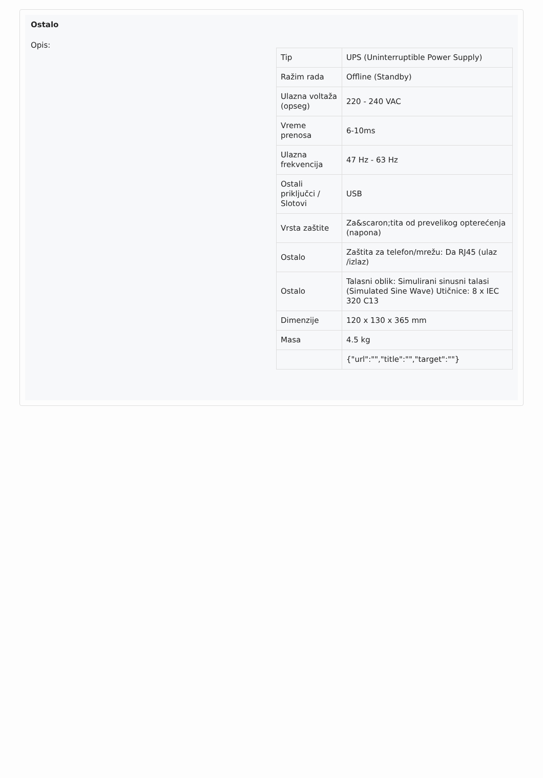Ostalo
Opis:
| Tip | UPS (Uninterruptible Power Supply) |
| Ražim rada | Offline (Standby) |
| Ulazna voltaža (opseg) | 220 - 240 VAC |
| Vreme prenosa | 6-10ms |
| Ulazna frekvencija | 47 Hz - 63 Hz |
| Ostali priključci / Slotovi | USB |
| Vrsta zaštite | Za&scaron;tita od prevelikog opterećenja (napona) |
| Ostalo | Zaštita za telefon/mrežu: Da RJ45 (ulaz /izlaz) |
| Ostalo | Talasni oblik: Simulirani sinusni talasi (Simulated Sine Wave) Utičnice: 8 x IEC 320 C13 |
| Dimenzije | 120 x 130 x 365 mm |
| Masa | 4.5 kg |
| | {"url":"","title":"","target":""} |